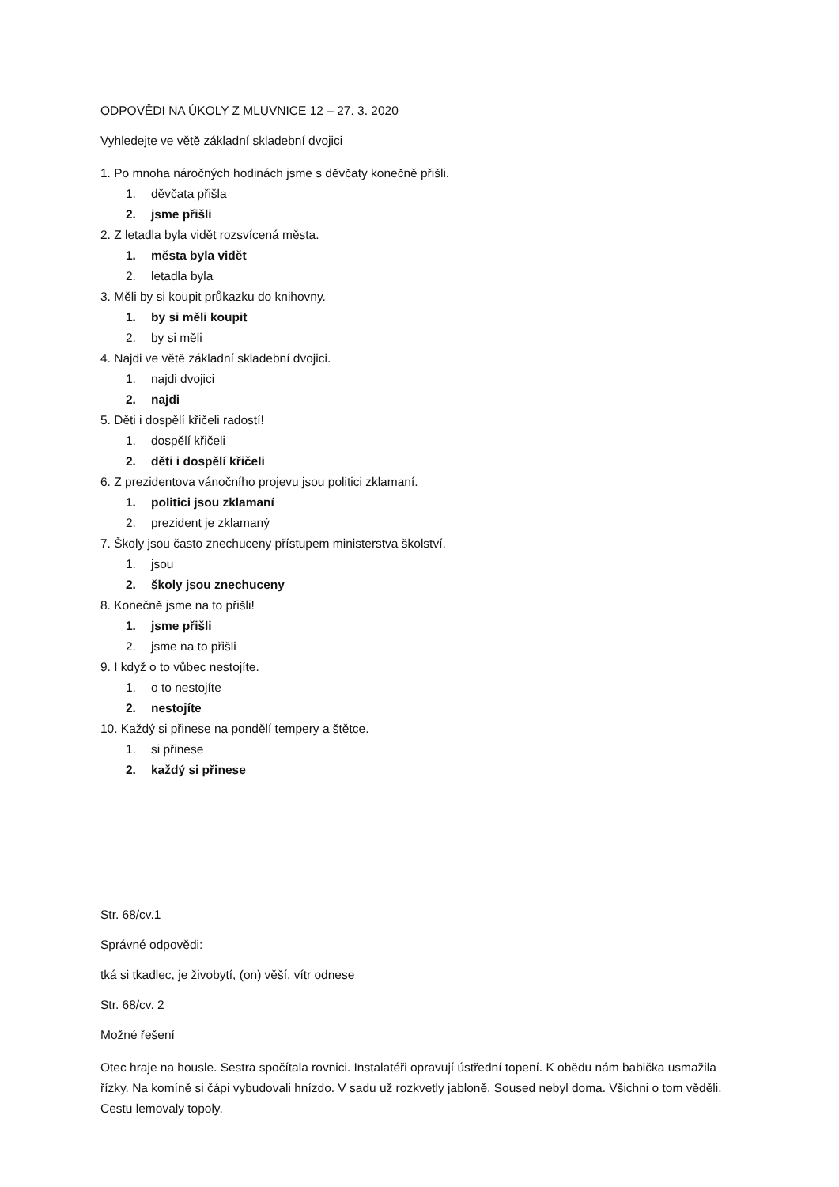ODPOVĚDI NA ÚKOLY Z MLUVNICE 12 – 27. 3. 2020
Vyhledejte ve větě základní skladební dvojici
1. Po mnoha náročných hodinách jsme s děvčaty konečně přišli.
1. děvčata přišla
2. jsme přišli
2. Z letadla byla vidět rozsvícená města.
1. města byla vidět
2. letadla byla
3. Měli by si koupit průkazku do knihovny.
1. by si měli koupit
2. by si měli
4. Najdi ve větě základní skladební dvojici.
1. najdi dvojici
2. najdi
5. Děti i dospělí křičeli radostí!
1. dospělí křičeli
2. děti i dospělí křičeli
6. Z prezidentova vánočního projevu jsou politici zklamaní.
1. politici jsou zklamaní
2. prezident je zklamaný
7. Školy jsou často znechuceny přístupem ministerstva školství.
1. jsou
2. školy jsou znechuceny
8. Konečně jsme na to přišli!
1. jsme přišli
2. jsme na to přišli
9. I když o to vůbec nestojíte.
1. o to nestojíte
2. nestojíte
10. Každý si přinese na pondělí tempery a štětce.
1. si přinese
2. každý si přinese
Str. 68/cv.1
Správné odpovědi:
tká si tkadlec, je živobytí, (on) věší, vítr odnese
Str. 68/cv. 2
Možné řešení
Otec hraje na housle. Sestra spočítala rovnici. Instalatéři opravují ústřední topení. K obědu nám babička usmažila řízky. Na komíně si čápi vybudovali hnízdo. V sadu už rozkvetly jabloně. Soused nebyl doma. Všichni o tom věděli. Cestu lemovaly topoly.